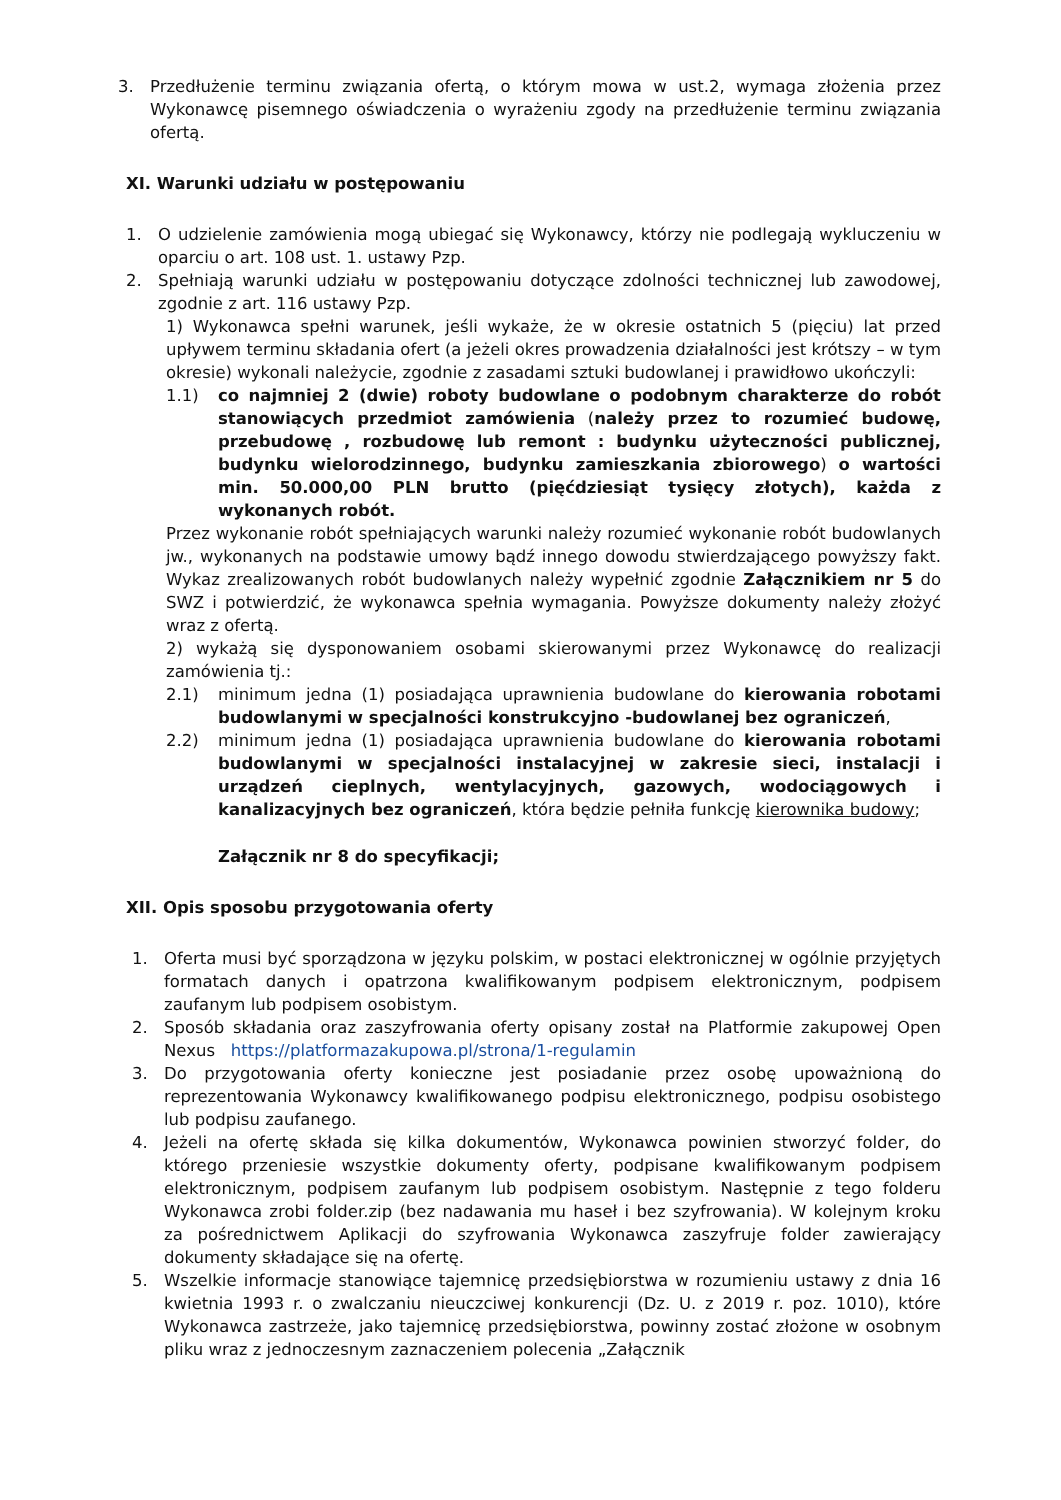3. Przedłużenie terminu związania ofertą, o którym mowa w ust.2, wymaga złożenia przez Wykonawcę pisemnego oświadczenia o wyrażeniu zgody na przedłużenie terminu związania ofertą.
XI. Warunki udziału w postępowaniu
1. O udzielenie zamówienia mogą ubiegać się Wykonawcy, którzy nie podlegają wykluczeniu w oparciu o art. 108 ust. 1. ustawy Pzp.
2. Spełniają warunki udziału w postępowaniu dotyczące zdolności technicznej lub zawodowej, zgodnie z art. 116 ustawy Pzp.
1) Wykonawca spełni warunek, jeśli wykaże, że w okresie ostatnich 5 (pięciu) lat przed upływem terminu składania ofert (a jeżeli okres prowadzenia działalności jest krótszy – w tym okresie) wykonali należycie, zgodnie z zasadami sztuki budowlanej i prawidłowo ukończyli:
1.1) co najmniej 2 (dwie) roboty budowlane o podobnym charakterze do robót stanowiących przedmiot zamówienia (należy przez to rozumieć budowę, przebudowę , rozbudowę lub remont : budynku użyteczności publicznej, budynku wielorodzinnego, budynku zamieszkania zbiorowego) o wartości min. 50.000,00 PLN brutto (pięćdziesiąt tysięcy złotych), każda z wykonanych robót.
Przez wykonanie robót spełniających warunki należy rozumieć wykonanie robót budowlanych jw., wykonanych na podstawie umowy bądź innego dowodu stwierdzającego powyższy fakt. Wykaz zrealizowanych robót budowlanych należy wypełnić zgodnie Załącznikiem nr 5 do SWZ i potwierdzić, że wykonawca spełnia wymagania. Powyższe dokumenty należy złożyć wraz z ofertą.
2) wykażą się dysponowaniem osobami skierowanymi przez Wykonawcę do realizacji zamówienia tj.:
2.1) minimum jedna (1) posiadająca uprawnienia budowlane do kierowania robotami budowlanymi w specjalności konstrukcyjno -budowlanej bez ograniczeń,
2.2) minimum jedna (1) posiadająca uprawnienia budowlane do kierowania robotami budowlanymi w specjalności instalacyjnej w zakresie sieci, instalacji i urządzeń cieplnych, wentylacyjnych, gazowych, wodociągowych i kanalizacyjnych bez ograniczeń, która będzie pełniła funkcję kierownika budowy;
Załącznik nr 8 do specyfikacji;
XII. Opis sposobu przygotowania oferty
1. Oferta musi być sporządzona w języku polskim, w postaci elektronicznej w ogólnie przyjętych formatach danych i opatrzona kwalifikowanym podpisem elektronicznym, podpisem zaufanym lub podpisem osobistym.
2. Sposób składania oraz zaszyfrowania oferty opisany został na Platformie zakupowej Open Nexus https://platformazakupowa.pl/strona/1-regulamin
3. Do przygotowania oferty konieczne jest posiadanie przez osobę upoważnioną do reprezentowania Wykonawcy kwalifikowanego podpisu elektronicznego, podpisu osobistego lub podpisu zaufanego.
4. Jeżeli na ofertę składa się kilka dokumentów, Wykonawca powinien stworzyć folder, do którego przeniesie wszystkie dokumenty oferty, podpisane kwalifikowanym podpisem elektronicznym, podpisem zaufanym lub podpisem osobistym. Następnie z tego folderu Wykonawca zrobi folder.zip (bez nadawania mu haseł i bez szyfrowania). W kolejnym kroku za pośrednictwem Aplikacji do szyfrowania Wykonawca zaszyfruje folder zawierający dokumenty składające się na ofertę.
5. Wszelkie informacje stanowiące tajemnicę przedsiębiorstwa w rozumieniu ustawy z dnia 16 kwietnia 1993 r. o zwalczaniu nieuczciwej konkurencji (Dz. U. z 2019 r. poz. 1010), które Wykonawca zastrzeże, jako tajemnicę przedsiębiorstwa, powinny zostać złożone w osobnym pliku wraz z jednoczesnym zaznaczeniem polecenia „Załącznik